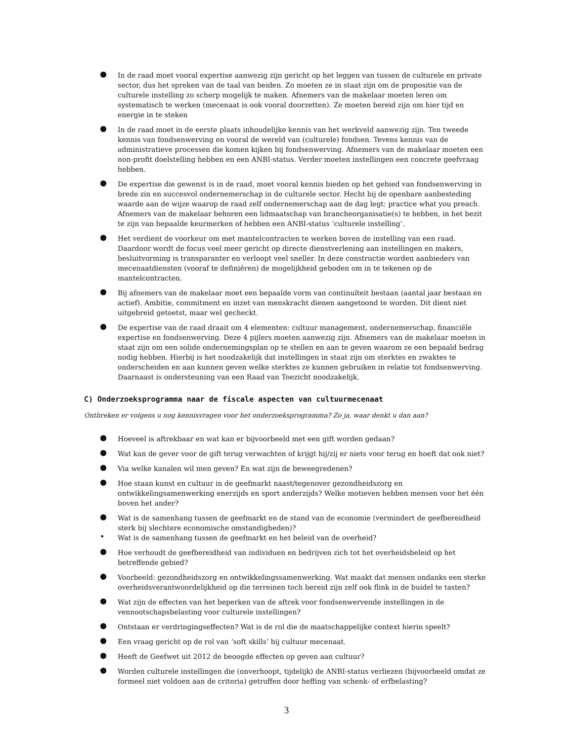● In de raad moet vooral expertise aanwezig zijn gericht op het leggen van tussen de culturele en private sector, dus het spreken van de taal van beiden. Zo moeten ze in staat zijn om de propositie van de culturele instelling zo scherp mogelijk te maken. Afnemers van de makelaar moeten leren om systematisch te werken (mecenaat is ook vooral doorzetten). Ze moeten bereid zijn om hier tijd en energie in te steken
● In de raad moet in de eerste plaats inhoudelijke kennis van het werkveld aanwezig zijn. Ten tweede kennis van fondsenwerving en vooral de wereld van (culturele) fondsen. Tevens kennis van de administratieve processen die komen kijken bij fondsenwerving. Afnemers van de makelaar moeten een non-profit doelstelling hebben en een ANBI-status. Verder moeten instellingen een concrete geefvraag hebben.
● De expertise die gewenst is in de raad, moet vooral kennis bieden op het gebied van fondsenwerving in brede zin en succesvol ondernemerschap in de culturele sector. Hecht bij de openbare aanbesteding waarde aan de wijze waarop de raad zelf ondernemerschap aan de dag legt: practice what you preach. Afnemers van de makelaar behoren een lidmaatschap van brancheorganisatie(s) te hebben, in het bezit te zijn van bepaalde keurmerken of hebben een ANBI-status ‘culturele instelling’.
● Het verdient de voorkeur om met mantelcontracten te werken boven de instelling van een raad. Daardoor wordt de focus veel meer gericht op directe dienstverlening aan instellingen en makers, besluitvorming is transparanter en verloopt veel sneller. In deze constructie worden aanbieders van mecenaatdiensten (vooraf te definiëren) de mogelijkheid geboden om in te tekenen op de mantelcontracten.
● Bij afnemers van de makelaar moet een bepaalde vorm van continuïteit bestaan (aantal jaar bestaan en actief). Ambitie, commitment en inzet van menskracht dienen aangetoond te worden. Dit dient niet uitgebreid getoetst, maar wel gecheckt.
● De expertise van de raad draait om 4 elementen: cultuur management, ondernemerschap, financiële expertise en fondsenwerving. Deze 4 pijlers moeten aanwezig zijn. Afnemers van de makelaar moeten in staat zijn om een solide ondernemingsplan op te stellen en aan te geven waarom ze een bepaald bedrag nodig hebben. Hierbij is het noodzakelijk dat instellingen in staat zijn om sterktes en zwaktes te onderscheiden en aan kunnen geven welke sterktes ze kunnen gebruiken in relatie tot fondsenwerving. Daarnaast is ondersteuning van een Raad van Toezicht noodzakelijk.
C) Onderzoeksprogramma naar de fiscale aspecten van cultuurmecenaat
Ontbreken er volgens u nog kennisvragen voor het onderzoeksprogramma? Zo ja, waar denkt u dan aan?
● Hoeveel is aftrekbaar en wat kan er bijvoorbeeld met een gift worden gedaan?
● Wat kan de gever voor de gift terug verwachten of krijgt hij/zij er niets voor terug en hoeft dat ook niet?
● Via welke kanalen wil men geven? En wat zijn de beweegredenen?
● Hoe staan kunst en cultuur in de geefmarkt naast/tegenover gezondheidszorg en ontwikkelingsamenwerking enerzijds en sport anderzijds? Welke motieven hebben mensen voor het één boven het ander?
● Wat is de samenhang tussen de geefmarkt en de stand van de economie (vermindert de geefbereidheid sterk bij slechtere economische omstandigheden)?
• Wat is de samenhang tussen de geefmarkt en het beleid van de overheid?
● Hoe verhoudt de geefbereidheid van individuen en bedrijven zich tot het overheidsbeleid op het betreffende gebied?
● Voorbeeld: gezondheidszorg en ontwikkelingssamenwerking. Wat maakt dat mensen ondanks een sterke overheidsverantwoordelijkheid op die terreinen toch bereid zijn zelf ook flink in de buidel te tasten?
● Wat zijn de effecten van het beperken van de aftrek voor fondsenwervende instellingen in de vennootschapsbelasting voor culturele instellingen?
● Ontstaan er verdringingseffecten? Wat is de rol die de maatschappelijke context hierin speelt?
● Een vraag gericht op de rol van ‘soft skills’ bij cultuur mecenaat.
● Heeft de Geefwet uit 2012 de beoogde effecten op geven aan cultuur?
● Worden culturele instellingen die (onverhoopt, tijdelijk) de ANBI-status verliezen (bijvoorbeeld omdat ze formeel niet voldoen aan de criteria) getroffen door heffing van schenk- of erfbelasting?
3